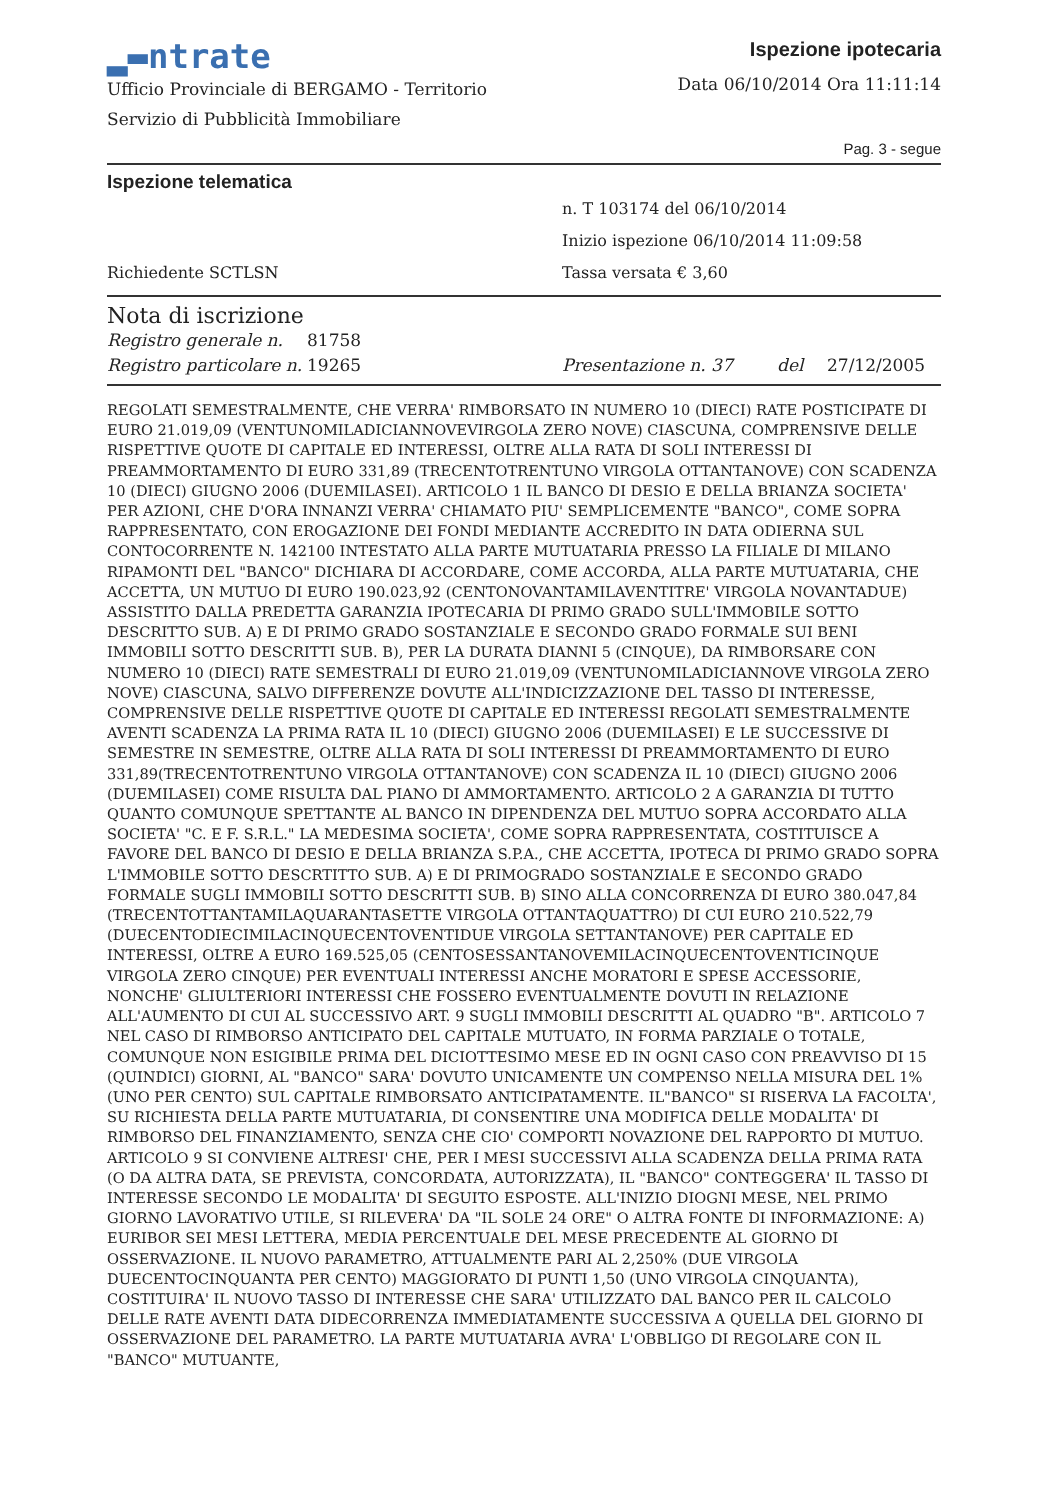▂▬ntrate
Ufficio Provinciale di BERGAMO - Territorio
Servizio di Pubblicità Immobiliare
Ispezione ipotecaria
Data 06/10/2014 Ora 11:11:14
Pag. 3 - segue
Ispezione telematica
n. T 103174 del 06/10/2014
Inizio ispezione 06/10/2014 11:09:58
Richiedente SCTLSN Tassa versata € 3,60
Nota di iscrizione
Registro generale n. 81758
Registro particolare n. 19265 Presentazione n. 37 del 27/12/2005
REGOLATI SEMESTRALMENTE, CHE VERRA' RIMBORSATO IN NUMERO 10 (DIECI) RATE POSTICIPATE DI EURO 21.019,09 (VENTUNOMILADICIANNOVEVIRGOLA ZERO NOVE) CIASCUNA, COMPRENSIVE DELLE RISPETTIVE QUOTE DI CAPITALE ED INTERESSI, OLTRE ALLA RATA DI SOLI INTERESSI DI PREAMMORTAMENTO DI EURO 331,89 (TRECENTOTRENTUNO VIRGOLA OTTANTANOVE) CON SCADENZA 10 (DIECI) GIUGNO 2006 (DUEMILASEI). ARTICOLO 1 IL BANCO DI DESIO E DELLA BRIANZA SOCIETA' PER AZIONI, CHE D'ORA INNANZI VERRA' CHIAMATO PIU' SEMPLICEMENTE "BANCO", COME SOPRA RAPPRESENTATO, CON EROGAZIONE DEI FONDI MEDIANTE ACCREDITO IN DATA ODIERNA SUL CONTOCORRENTE N. 142100 INTESTATO ALLA PARTE MUTUATARIA PRESSO LA FILIALE DI MILANO RIPAMONTI DEL "BANCO" DICHIARA DI ACCORDARE, COME ACCORDA, ALLA PARTE MUTUATARIA, CHE ACCETTA, UN MUTUO DI EURO 190.023,92 (CENTONOVANTAMILAVENTITRE' VIRGOLA NOVANTADUE) ASSISTITO DALLA PREDETTA GARANZIA IPOTECARIA DI PRIMO GRADO SULL'IMMOBILE SOTTO DESCRITTO SUB. A) E DI PRIMO GRADO SOSTANZIALE E SECONDO GRADO FORMALE SUI BENI IMMOBILI SOTTO DESCRITTI SUB. B), PER LA DURATA DIANNI 5 (CINQUE), DA RIMBORSARE CON NUMERO 10 (DIECI) RATE SEMESTRALI DI EURO 21.019,09 (VENTUNOMILADICIANNOVE VIRGOLA ZERO NOVE) CIASCUNA, SALVO DIFFERENZE DOVUTE ALL'INDICIZZAZIONE DEL TASSO DI INTERESSE, COMPRENSIVE DELLE RISPETTIVE QUOTE DI CAPITALE ED INTERESSI REGOLATI SEMESTRALMENTE AVENTI SCADENZA LA PRIMA RATA IL 10 (DIECI) GIUGNO 2006 (DUEMILASEI) E LE SUCCESSIVE DI SEMESTRE IN SEMESTRE, OLTRE ALLA RATA DI SOLI INTERESSI DI PREAMMORTAMENTO DI EURO 331,89(TRECENTOTRENTUNO VIRGOLA OTTANTANOVE) CON SCADENZA IL 10 (DIECI) GIUGNO 2006 (DUEMILASEI) COME RISULTA DAL PIANO DI AMMORTAMENTO. ARTICOLO 2 A GARANZIA DI TUTTO QUANTO COMUNQUE SPETTANTE AL BANCO IN DIPENDENZA DEL MUTUO SOPRA ACCORDATO ALLA SOCIETA' "C. E F. S.R.L." LA MEDESIMA SOCIETA', COME SOPRA RAPPRESENTATA, COSTITUISCE A FAVORE DEL BANCO DI DESIO E DELLA BRIANZA S.P.A., CHE ACCETTA, IPOTECA DI PRIMO GRADO SOPRA L'IMMOBILE SOTTO DESCRTITTO SUB. A) E DI PRIMOGRADO SOSTANZIALE E SECONDO GRADO FORMALE SUGLI IMMOBILI SOTTO DESCRITTI SUB. B) SINO ALLA CONCORRENZA DI EURO 380.047,84 (TRECENTOTTANTAMILAQUARANTASETTE VIRGOLA OTTANTAQUATTRO) DI CUI EURO 210.522,79 (DUECENTODIECIMILACINQUECENTOVENTIDUE VIRGOLA SETTANTANOVE) PER CAPITALE ED INTERESSI, OLTRE A EURO 169.525,05 (CENTOSESSANTANOVEMILACINQUECENTOVENTICINQUE VIRGOLA ZERO CINQUE) PER EVENTUALI INTERESSI ANCHE MORATORI E SPESE ACCESSORIE, NONCHE' GLIULTERIORI INTERESSI CHE FOSSERO EVENTUALMENTE DOVUTI IN RELAZIONE ALL'AUMENTO DI CUI AL SUCCESSIVO ART. 9 SUGLI IMMOBILI DESCRITTI AL QUADRO "B". ARTICOLO 7 NEL CASO DI RIMBORSO ANTICIPATO DEL CAPITALE MUTUATO, IN FORMA PARZIALE O TOTALE, COMUNQUE NON ESIGIBILE PRIMA DEL DICIOTTESIMO MESE ED IN OGNI CASO CON PREAVVISO DI 15 (QUINDICI) GIORNI, AL "BANCO" SARA' DOVUTO UNICAMENTE UN COMPENSO NELLA MISURA DEL 1% (UNO PER CENTO) SUL CAPITALE RIMBORSATO ANTICIPATAMENTE. IL"BANCO" SI RISERVA LA FACOLTA', SU RICHIESTA DELLA PARTE MUTUATARIA, DI CONSENTIRE UNA MODIFICA DELLE MODALITA' DI RIMBORSO DEL FINANZIAMENTO, SENZA CHE CIO' COMPORTI NOVAZIONE DEL RAPPORTO DI MUTUO. ARTICOLO 9 SI CONVIENE ALTRESI' CHE, PER I MESI SUCCESSIVI ALLA SCADENZA DELLA PRIMA RATA (O DA ALTRA DATA, SE PREVISTA, CONCORDATA, AUTORIZZATA), IL "BANCO" CONTEGGERA' IL TASSO DI INTERESSE SECONDO LE MODALITA' DI SEGUITO ESPOSTE. ALL'INIZIO DIOGNI MESE, NEL PRIMO GIORNO LAVORATIVO UTILE, SI RILEVERA' DA "IL SOLE 24 ORE" O ALTRA FONTE DI INFORMAZIONE: A) EURIBOR SEI MESI LETTERA, MEDIA PERCENTUALE DEL MESE PRECEDENTE AL GIORNO DI OSSERVAZIONE. IL NUOVO PARAMETRO, ATTUALMENTE PARI AL 2,250% (DUE VIRGOLA DUECENTOCINQUANTA PER CENTO) MAGGIORATO DI PUNTI 1,50 (UNO VIRGOLA CINQUANTA), COSTITUIRA' IL NUOVO TASSO DI INTERESSE CHE SARA' UTILIZZATO DAL BANCO PER IL CALCOLO DELLE RATE AVENTI DATA DIDECORRENZA IMMEDIATAMENTE SUCCESSIVA A QUELLA DEL GIORNO DI OSSERVAZIONE DEL PARAMETRO. LA PARTE MUTUATARIA AVRA' L'OBBLIGO DI REGOLARE CON IL "BANCO" MUTUANTE,